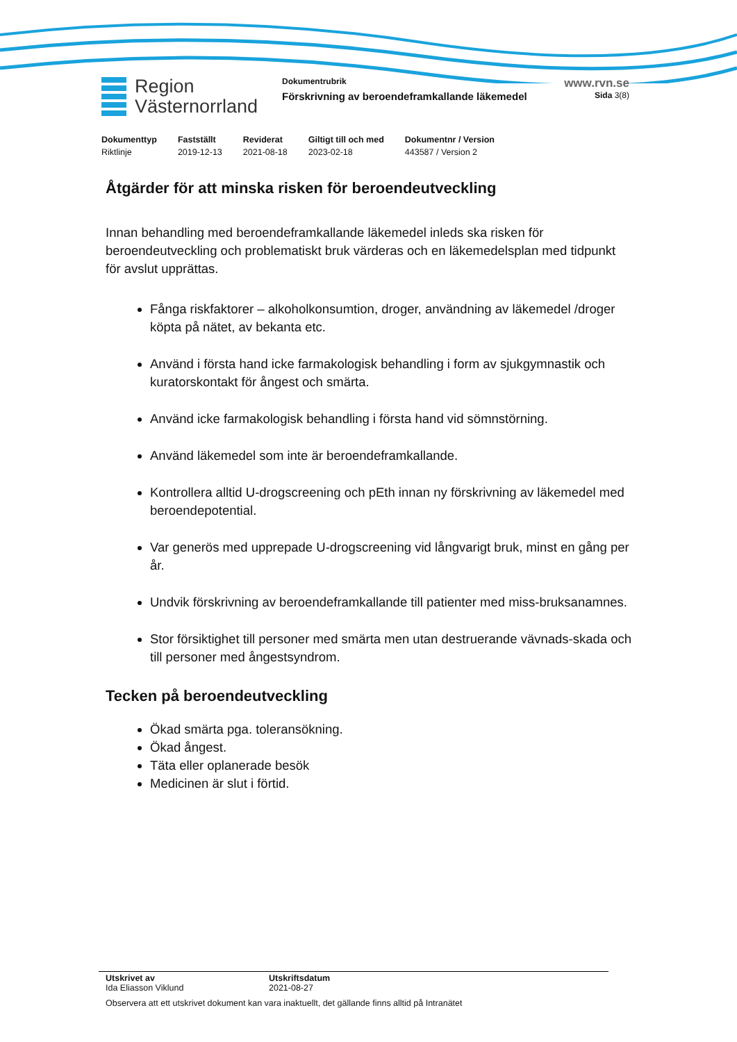Region
Västernorrland
Dokumentrubrik
Förskrivning av beroendeframkallande läkemedel
www.rvn.se
Sida 3(8)
| Dokumenttyp | Fastställt | Reviderat | Giltigt till och med | Dokumentnr / Version |
| --- | --- | --- | --- | --- |
| Riktlinje | 2019-12-13 | 2021-08-18 | 2023-02-18 | 443587 / Version 2 |
Åtgärder för att minska risken för beroendeutveckling
Innan behandling med beroendeframkallande läkemedel inleds ska risken för beroendeutveckling och problematiskt bruk värderas och en läkemedelsplan med tidpunkt för avslut upprättas.
Fånga riskfaktorer – alkoholkonsumtion, droger, användning av läkemedel /droger köpta på nätet, av bekanta etc.
Använd i första hand icke farmakologisk behandling i form av sjukgymnastik och kuratorskontakt för ångest och smärta.
Använd icke farmakologisk behandling i första hand vid sömnstörning.
Använd läkemedel som inte är beroendeframkallande.
Kontrollera alltid U-drogscreening och pEth innan ny förskrivning av läkemedel med beroendepotential.
Var generös med upprepade U-drogscreening vid långvarigt bruk, minst en gång per år.
Undvik förskrivning av beroendeframkallande till patienter med miss-bruksanamnes.
Stor försiktighet till personer med smärta men utan destruerande vävnads-skada och till personer med ångestsyndrom.
Tecken på beroendeutveckling
Ökad smärta pga. toleransökning.
Ökad ångest.
Täta eller oplanerade besök
Medicinen är slut i förtid.
Utskrivet av
Ida Eliasson Viklund
Utskriftsdatum
2021-08-27
Observera att ett utskrivet dokument kan vara inaktuellt, det gällande finns alltid på Intranätet